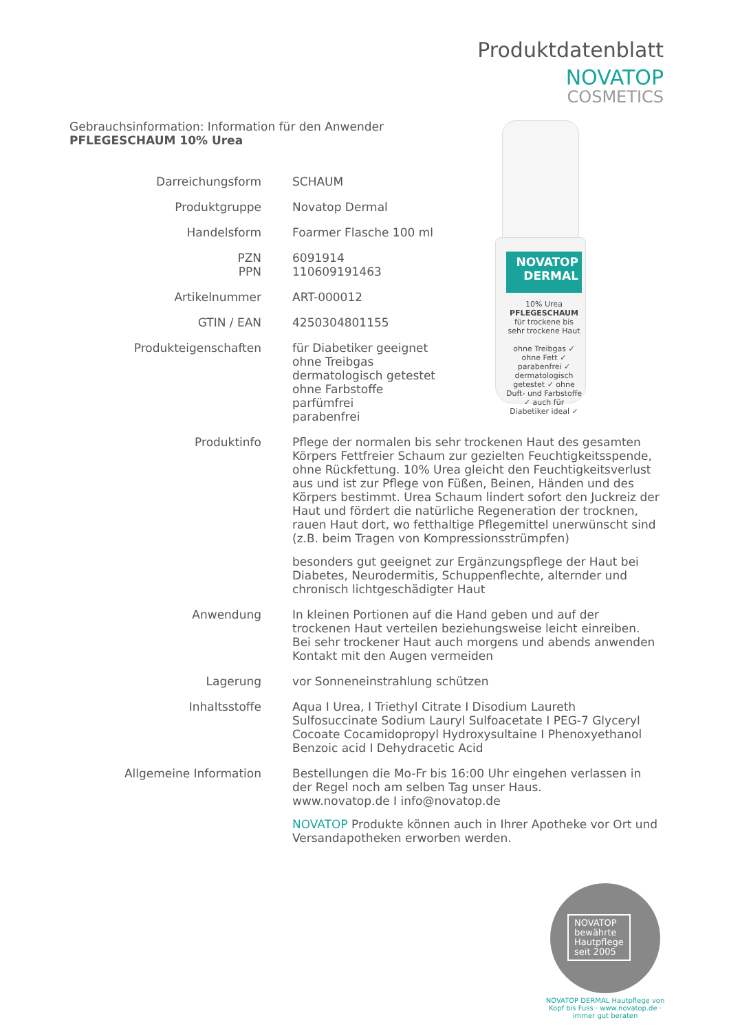Produktdatenblatt
NOVATOP
COSMETICS
Gebrauchsinformation: Information für den Anwender
PFLEGESCHAUM 10% Urea
NOVATOP
DERMAL
10% Urea
PFLEGESCHAUM
für trockene bis sehr trockene Haut
ohne Treibgas ✓ ohne Fett ✓ parabenfrei ✓ dermatologisch getestet ✓ ohne Duft- und Farbstoffe ✓ auch für Diabetiker ideal ✓
| Darreichungsform | SCHAUM |
| Produktgruppe | Novatop Dermal |
| Handelsform | Foarmer Flasche 100 ml |
| PZN PPN | 6091914 110609191463 |
| Artikelnummer | ART-000012 |
| GTIN / EAN | 4250304801155 |
| Produkteigenschaften | für Diabetiker geeignet ohne Treibgas dermatologisch getestet ohne Farbstoffe parfümfrei parabenfrei |
| Produktinfo | Pflege der normalen bis sehr trockenen Haut des gesamten Körpers Fettfreier Schaum zur gezielten Feuchtigkeitsspende, ohne Rückfettung. 10% Urea gleicht den Feuchtigkeitsverlust aus und ist zur Pflege von Füßen, Beinen, Händen und des Körpers bestimmt. Urea Schaum lindert sofort den Juckreiz der Haut und fördert die natürliche Regeneration der trocknen, rauen Haut dort, wo fetthaltige Pflegemittel unerwünscht sind (z.B. beim Tragen von Kompressionsstrümpfen) besonders gut geeignet zur Ergänzungspflege der Haut bei Diabetes, Neurodermitis, Schuppenflechte, alternder und chronisch lichtgeschädigter Haut |
| Anwendung | In kleinen Portionen auf die Hand geben und auf der trockenen Haut verteilen beziehungsweise leicht einreiben. Bei sehr trockener Haut auch morgens und abends anwenden Kontakt mit den Augen vermeiden |
| Lagerung | vor Sonneneinstrahlung schützen |
| Inhaltsstoffe | Aqua I Urea, I Triethyl Citrate I Disodium Laureth Sulfosuccinate Sodium Lauryl Sulfoacetate I PEG-7 Glyceryl Cocoate Cocamidopropyl Hydroxysultaine I Phenoxyethanol Benzoic acid I Dehydracetic Acid |
| Allgemeine Information | Bestellungen die Mo-Fr bis 16:00 Uhr eingehen verlassen in der Regel noch am selben Tag unser Haus. www.novatop.de I info@novatop.de NOVATOP Produkte können auch in Ihrer Apotheke vor Ort und Versandapotheken erworben werden. |
NOVATOP
bewährte
Hautpflege
seit 2005
NOVATOP DERMAL Hautpflege von Kopf bis Fuss · www.novatop.de · immer gut beraten